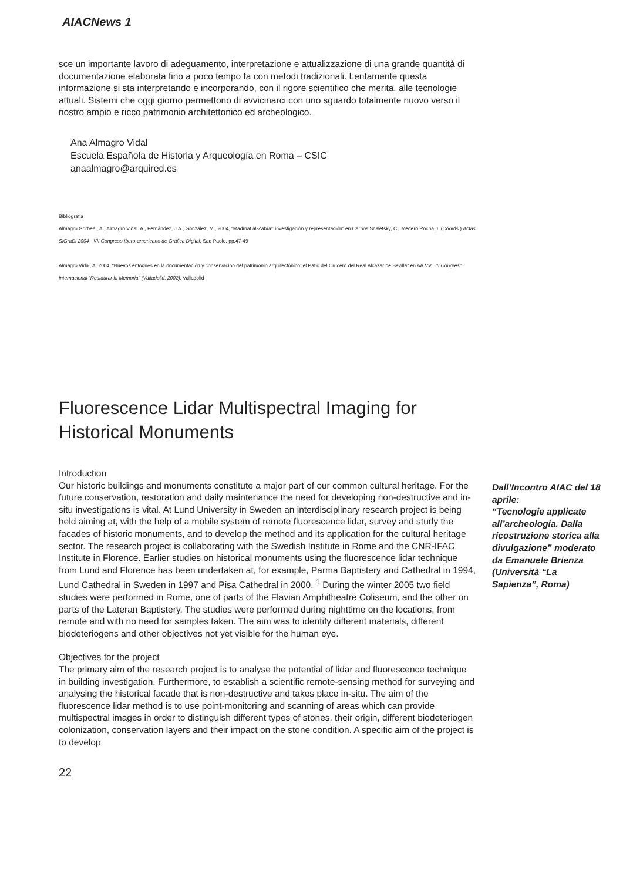AIACNews 1
sce un importante lavoro di adeguamento, interpretazione e attualizzazione di una grande quantità di documentazione elaborata fino a poco tempo fa con metodi tradizionali. Lentamente questa informazione si sta interpretando e incorporando, con il rigore scientifico che merita, alle tecnologie attuali. Sistemi che oggi giorno permettono di avvicinarci con uno sguardo totalmente nuovo verso il nostro ampio e ricco patrimonio architettonico ed archeologico.
Ana Almagro Vidal
Escuela Española de Historia y Arqueología en Roma – CSIC
anaalmagro@arquired.es
Bibliografia
Almagro Gorbea., A., Almagro Vidal. A., Fernández, J.A., González, M., 2004, “Madīnat al-Zahrā’: investigación y representación” en Carnos Scaletsky, C., Medero Rocha, I. (Coords.) Actas SIGraDi 2004 - VII Congreso Ibero-americano de Gráfica Digital, Sao Paolo, pp.47-49
Almagro Vidal, A. 2004, “Nuevos enfoques en la documentación y conservación del patrimonio arquitectónico: el Patio del Crucero del Real Alcázar de Sevilla” en AA.VV., III Congreso Internacional “Restaurar la Memoria” (Valladolid, 2002), Valladolid
Fluorescence Lidar Multispectral Imaging for
Historical Monuments
Introduction
Our historic buildings and monuments constitute a major part of our common cultural heritage. For the future conservation, restoration and daily maintenance the need for developing non-destructive and in-situ investigations is vital. At Lund University in Sweden an interdisciplinary research project is being held aiming at, with the help of a mobile system of remote fluorescence lidar, survey and study the facades of historic monuments, and to develop the method and its application for the cultural heritage sector. The research project is collaborating with the Swedish Institute in Rome and the CNR-IFAC Institute in Florence. Earlier studies on historical monuments using the fluorescence lidar technique from Lund and Florence has been undertaken at, for example, Parma Baptistery and Cathedral in 1994, Lund Cathedral in Sweden in 1997 and Pisa Cathedral in 2000. <sup>1</sup> During the winter 2005 two field studies were performed in Rome, one of parts of the Flavian Amphitheatre Coliseum, and the other on parts of the Lateran Baptistery. The studies were performed during nighttime on the locations, from remote and with no need for samples taken. The aim was to identify different materials, different biodeteriogens and other objectives not yet visible for the human eye.
Objectives for the project
The primary aim of the research project is to analyse the potential of lidar and fluorescence technique in building investigation. Furthermore, to establish a scientific remote-sensing method for surveying and analysing the historical facade that is non-destructive and takes place in-situ. The aim of the fluorescence lidar method is to use point-monitoring and scanning of areas which can provide multispectral images in order to distinguish different types of stones, their origin, different biodeteriogen colonization, conservation layers and their impact on the stone condition. A specific aim of the project is to develop
Dall’Incontro AIAC del 18 aprile:
“Tecnologie applicate all’archeologia. Dalla ricostruzione storica alla divulgazione” moderato da Emanuele Brienza (Università “La Sapienza”, Roma)
22